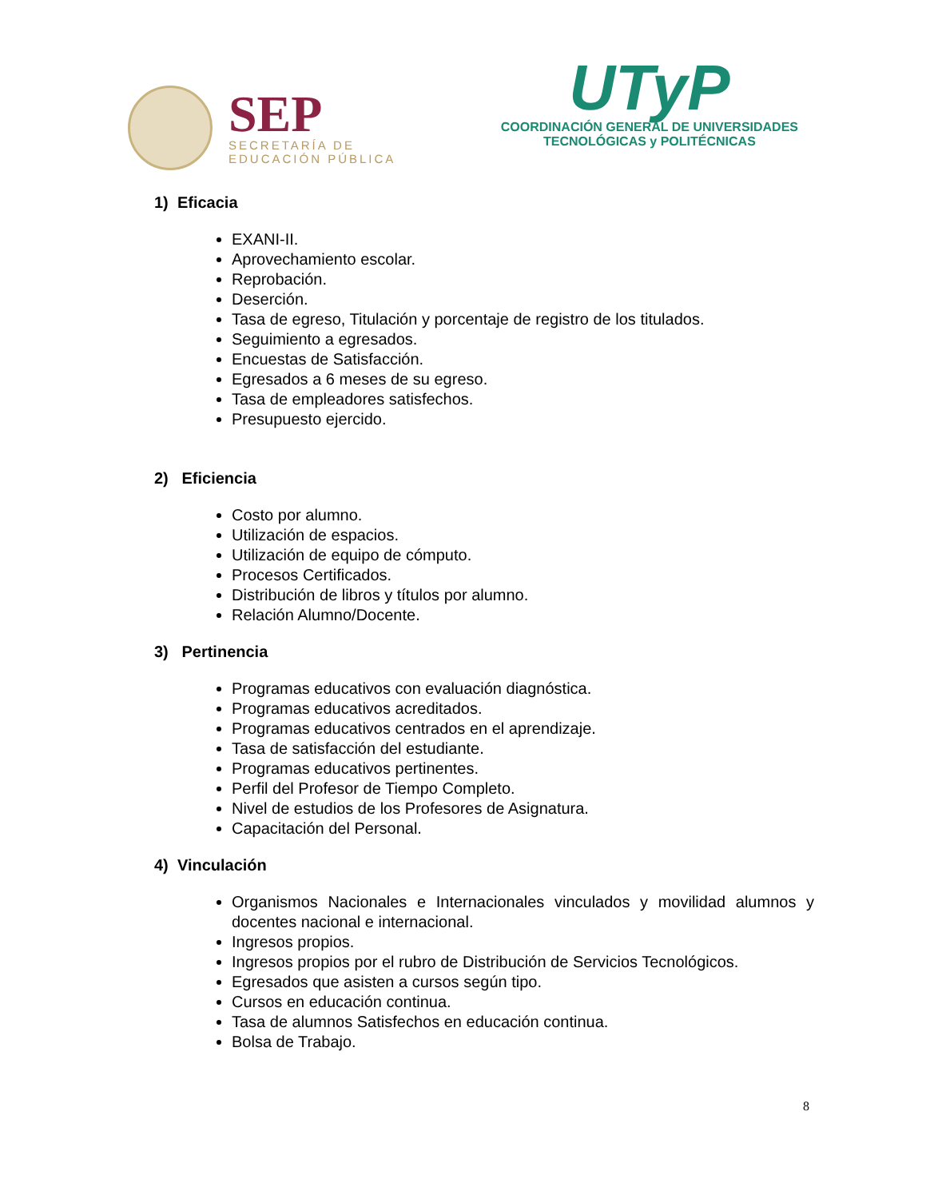SEP
SECRETARÍA DE
EDUCACIÓN PÚBLICA
UTyP
COORDINACIÓN GENERAL DE UNIVERSIDADES
TECNOLÓGICAS y POLITÉCNICAS
1) Eficacia
EXANI-II.
Aprovechamiento escolar.
Reprobación.
Deserción.
Tasa de egreso, Titulación y porcentaje de registro de los titulados.
Seguimiento a egresados.
Encuestas de Satisfacción.
Egresados a 6 meses de su egreso.
Tasa de empleadores satisfechos.
Presupuesto ejercido.
2) Eficiencia
Costo por alumno.
Utilización de espacios.
Utilización de equipo de cómputo.
Procesos Certificados.
Distribución de libros y títulos por alumno.
Relación Alumno/Docente.
3) Pertinencia
Programas educativos con evaluación diagnóstica.
Programas educativos acreditados.
Programas educativos centrados en el aprendizaje.
Tasa de satisfacción del estudiante.
Programas educativos pertinentes.
Perfil del Profesor de Tiempo Completo.
Nivel de estudios de los Profesores de Asignatura.
Capacitación del Personal.
4) Vinculación
Organismos Nacionales e Internacionales vinculados y movilidad alumnos y docentes nacional e internacional.
Ingresos propios.
Ingresos propios por el rubro de Distribución de Servicios Tecnológicos.
Egresados que asisten a cursos según tipo.
Cursos en educación continua.
Tasa de alumnos Satisfechos en educación continua.
Bolsa de Trabajo.
8